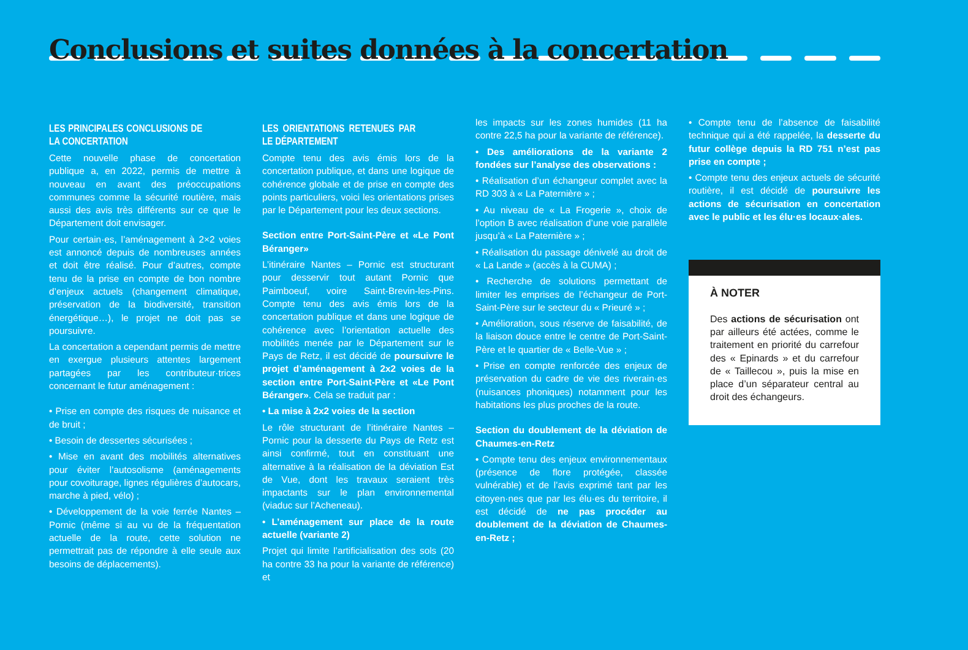Conclusions et suites données à la concertation
LES PRINCIPALES CONCLUSIONS DE LA CONCERTATION
Cette nouvelle phase de concertation publique a, en 2022, permis de mettre à nouveau en avant des préoccupations communes comme la sécurité routière, mais aussi des avis très différents sur ce que le Département doit envisager.
Pour certain·es, l’aménagement à 2×2 voies est annoncé depuis de nombreuses années et doit être réalisé. Pour d’autres, compte tenu de la prise en compte de bon nombre d’enjeux actuels (changement climatique, préservation de la biodiversité, transition énergétique…), le projet ne doit pas se poursuivre.
La concertation a cependant permis de mettre en exergue plusieurs attentes largement partagées par les contributeur·trices concernant le futur aménagement :
• Prise en compte des risques de nuisance et de bruit ;
• Besoin de dessertes sécurisées ;
• Mise en avant des mobilités alternatives pour éviter l’autosolisme (aménagements pour covoiturage, lignes régulières d’autocars, marche à pied, vélo) ;
• Développement de la voie ferrée Nantes – Pornic (même si au vu de la fréquentation actuelle de la route, cette solution ne permettrait pas de répondre à elle seule aux besoins de déplacements).
LES ORIENTATIONS RETENUES PAR LE DÉPARTEMENT
Compte tenu des avis émis lors de la concertation publique, et dans une logique de cohérence globale et de prise en compte des points particuliers, voici les orientations prises par le Département pour les deux sections.
Section entre Port-Saint-Père et «Le Pont Béranger»
L’itinéraire Nantes – Pornic est structurant pour desservir tout autant Pornic que Paimboeuf, voire Saint-Brevin-les-Pins. Compte tenu des avis émis lors de la concertation publique et dans une logique de cohérence avec l’orientation actuelle des mobilités menée par le Département sur le Pays de Retz, il est décidé de poursuivre le projet d’aménagement à 2x2 voies de la section entre Port-Saint-Père et «Le Pont Béranger». Cela se traduit par :
• La mise à 2x2 voies de la section
Le rôle structurant de l’itinéraire Nantes – Pornic pour la desserte du Pays de Retz est ainsi confirmé, tout en constituant une alternative à la réalisation de la déviation Est de Vue, dont les travaux seraient très impactants sur le plan environnemental (viaduc sur l’Acheneau).
• L’aménagement sur place de la route actuelle (variante 2)
Projet qui limite l’artificialisation des sols (20 ha contre 33 ha pour la variante de référence) et
les impacts sur les zones humides (11 ha contre 22,5 ha pour la variante de référence).
• Des améliorations de la variante 2 fondées sur l’analyse des observations :
• Réalisation d’un échangeur complet avec la RD 303 à « La Paternière » ;
• Au niveau de « La Frogerie », choix de l’option B avec réalisation d’une voie parallèle jusqu’à « La Paternière » ;
• Réalisation du passage dénivelé au droit de « La Lande » (accès à la CUMA) ;
• Recherche de solutions permettant de limiter les emprises de l’échangeur de Port-Saint-Père sur le secteur du « Prieuré » ;
• Amélioration, sous réserve de faisabilité, de la liaison douce entre le centre de Port-Saint-Père et le quartier de « Belle-Vue » ;
• Prise en compte renforcée des enjeux de préservation du cadre de vie des riverain·es (nuisances phoniques) notamment pour les habitations les plus proches de la route.
Section du doublement de la déviation de Chaumes-en-Retz
• Compte tenu des enjeux environnementaux (présence de flore protégée, classée vulnérable) et de l’avis exprimé tant par les citoyen·nes que par les élu·es du territoire, il est décidé de ne pas procéder au doublement de la déviation de Chaumes-en-Retz ;
• Compte tenu de l’absence de faisabilité technique qui a été rappelée, la desserte du futur collège depuis la RD 751 n’est pas prise en compte ;
• Compte tenu des enjeux actuels de sécurité routière, il est décidé de poursuivre les actions de sécurisation en concertation avec le public et les élu·es locaux·ales.
À NOTER
Des actions de sécurisation ont par ailleurs été actées, comme le traitement en priorité du carrefour des « Epinards » et du carrefour de « Taillecou », puis la mise en place d’un séparateur central au droit des échangeurs.